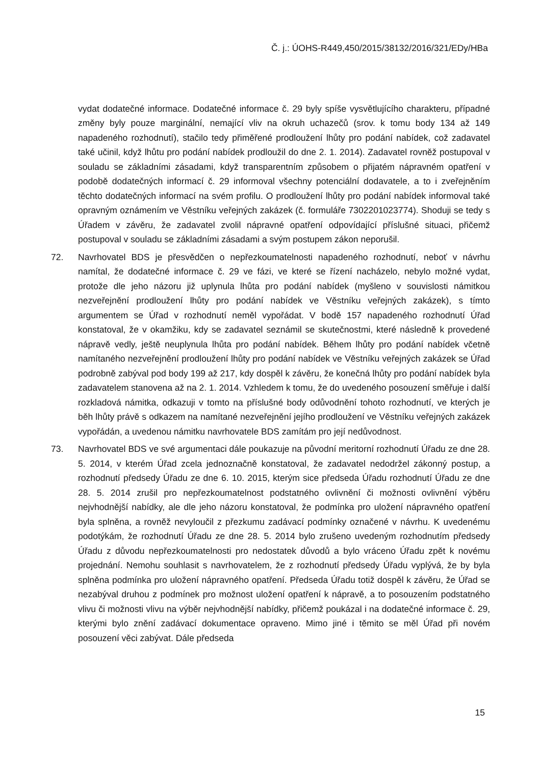Č. j.: ÚOHS-R449,450/2015/38132/2016/321/EDy/HBa
vydat dodatečné informace. Dodatečné informace č. 29 byly spíše vysvětlujícího charakteru, případné změny byly pouze marginální, nemající vliv na okruh uchazečů (srov. k tomu body 134 až 149 napadeného rozhodnutí), stačilo tedy přiměřené prodloužení lhůty pro podání nabídek, což zadavatel také učinil, když lhůtu pro podání nabídek prodloužil do dne 2. 1. 2014). Zadavatel rovněž postupoval v souladu se základními zásadami, když transparentním způsobem o přijatém nápravném opatření v podobě dodatečných informací č. 29 informoval všechny potenciální dodavatele, a to i zveřejněním těchto dodatečných informací na svém profilu. O prodloužení lhůty pro podání nabídek informoval také opravným oznámením ve Věstníku veřejných zakázek (č. formuláře 7302201023774). Shoduji se tedy s Úřadem v závěru, že zadavatel zvolil nápravné opatření odpovídající příslušné situaci, přičemž postupoval v souladu se základními zásadami a svým postupem zákon neporušil.
72. Navrhovatel BDS je přesvědčen o nepřezkoumatelnosti napadeného rozhodnutí, neboť v návrhu namítal, že dodatečné informace č. 29 ve fázi, ve které se řízení nacházelo, nebylo možné vydat, protože dle jeho názoru již uplynula lhůta pro podání nabídek (myšleno v souvislosti námitkou nezveřejnění prodloužení lhůty pro podání nabídek ve Věstníku veřejných zakázek), s tímto argumentem se Úřad v rozhodnutí neměl vypořádat. V bodě 157 napadeného rozhodnutí Úřad konstatoval, že v okamžiku, kdy se zadavatel seznámil se skutečnostmi, které následně k provedené nápravě vedly, ještě neuplynula lhůta pro podání nabídek. Během lhůty pro podání nabídek včetně namítaného nezveřejnění prodloužení lhůty pro podání nabídek ve Věstníku veřejných zakázek se Úřad podrobně zabýval pod body 199 až 217, kdy dospěl k závěru, že konečná lhůty pro podání nabídek byla zadavatelem stanovena až na 2. 1. 2014. Vzhledem k tomu, že do uvedeného posouzení směřuje i další rozkladová námitka, odkazuji v tomto na příslušné body odůvodnění tohoto rozhodnutí, ve kterých je běh lhůty právě s odkazem na namítané nezveřejnění jejího prodloužení ve Věstníku veřejných zakázek vypořádán, a uvedenou námitku navrhovatele BDS zamítám pro její nedůvodnost.
73. Navrhovatel BDS ve své argumentaci dále poukazuje na původní meritorní rozhodnutí Úřadu ze dne 28. 5. 2014, v kterém Úřad zcela jednoznačně konstatoval, že zadavatel nedodržel zákonný postup, a rozhodnutí předsedy Úřadu ze dne 6. 10. 2015, kterým sice předseda Úřadu rozhodnutí Úřadu ze dne 28. 5. 2014 zrušil pro nepřezkoumatelnost podstatného ovlivnění či možnosti ovlivnění výběru nejvhodnější nabídky, ale dle jeho názoru konstatoval, že podmínka pro uložení nápravného opatření byla splněna, a rovněž nevyloučil z přezkumu zadávací podmínky označené v návrhu. K uvedenému podotýkám, že rozhodnutí Úřadu ze dne 28. 5. 2014 bylo zrušeno uvedeným rozhodnutím předsedy Úřadu z důvodu nepřezkoumatelnosti pro nedostatek důvodů a bylo vráceno Úřadu zpět k novému projednání. Nemohu souhlasit s navrhovatelem, že z rozhodnutí předsedy Úřadu vyplývá, že by byla splněna podmínka pro uložení nápravného opatření. Předseda Úřadu totiž dospěl k závěru, že Úřad se nezabýval druhou z podmínek pro možnost uložení opatření k nápravě, a to posouzením podstatného vlivu či možnosti vlivu na výběr nejvhodnější nabídky, přičemž poukázal i na dodatečné informace č. 29, kterými bylo znění zadávací dokumentace opraveno. Mimo jiné i těmito se měl Úřad při novém posouzení věci zabývat. Dále předseda
15